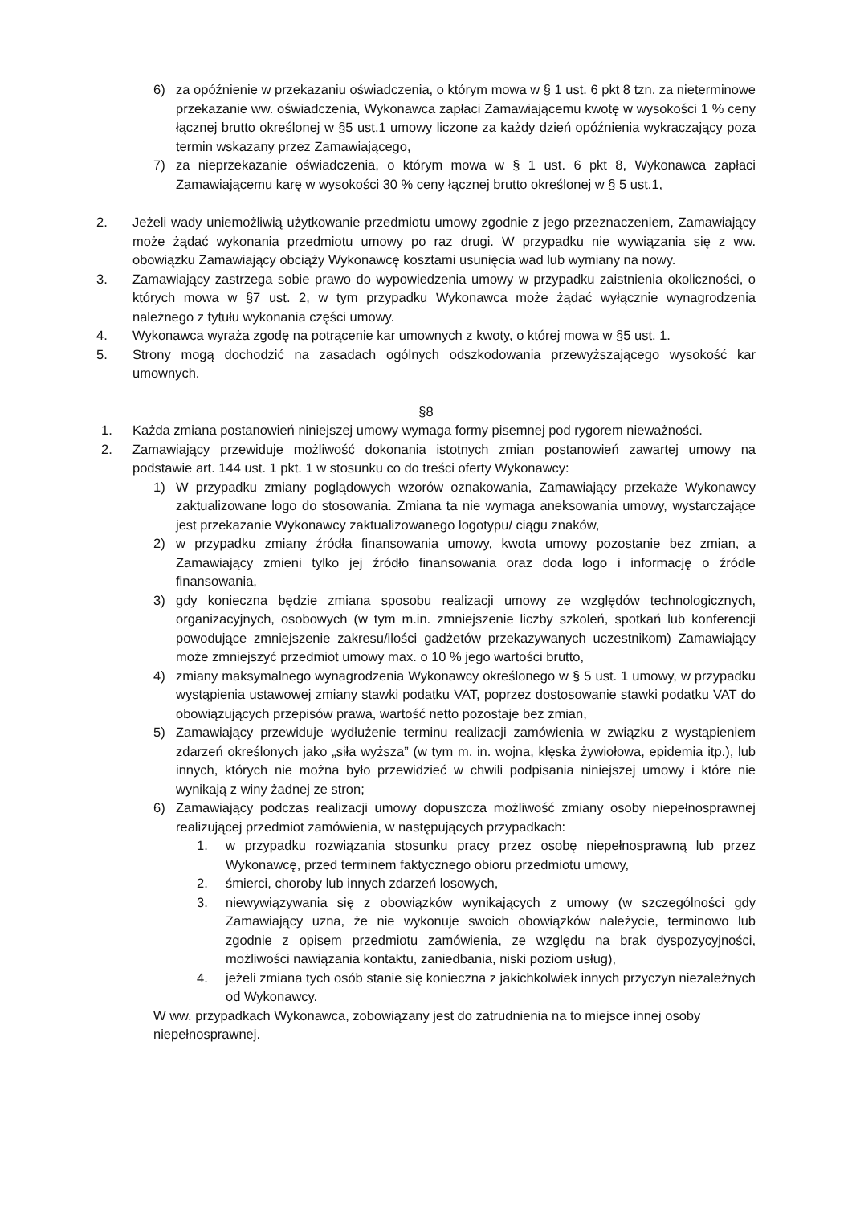6) za opóźnienie w przekazaniu oświadczenia, o którym mowa w § 1 ust. 6 pkt 8 tzn. za nieterminowe przekazanie ww. oświadczenia, Wykonawca zapłaci Zamawiającemu kwotę w wysokości 1 % ceny łącznej brutto określonej w §5 ust.1 umowy liczone za każdy dzień opóźnienia wykraczający poza termin wskazany przez Zamawiającego,
7) za nieprzekazanie oświadczenia, o którym mowa w § 1 ust. 6 pkt 8, Wykonawca zapłaci Zamawiającemu karę w wysokości 30 % ceny łącznej brutto określonej w § 5 ust.1,
2. Jeżeli wady uniemożliwią użytkowanie przedmiotu umowy zgodnie z jego przeznaczeniem, Zamawiający może żądać wykonania przedmiotu umowy po raz drugi. W przypadku nie wywiązania się z ww. obowiązku Zamawiający obciąży Wykonawcę kosztami usunięcia wad lub wymiany na nowy.
3. Zamawiający zastrzega sobie prawo do wypowiedzenia umowy w przypadku zaistnienia okoliczności, o których mowa w §7 ust. 2, w tym przypadku Wykonawca może żądać wyłącznie wynagrodzenia należnego z tytułu wykonania części umowy.
4. Wykonawca wyraża zgodę na potrącenie kar umownych z kwoty, o której mowa w §5 ust. 1.
5. Strony mogą dochodzić na zasadach ogólnych odszkodowania przewyższającego wysokość kar umownych.
§8
1. Każda zmiana postanowień niniejszej umowy wymaga formy pisemnej pod rygorem nieważności.
2. Zamawiający przewiduje możliwość dokonania istotnych zmian postanowień zawartej umowy na podstawie art. 144 ust. 1 pkt. 1 w stosunku co do treści oferty Wykonawcy:
1) W przypadku zmiany poglądowych wzorów oznakowania, Zamawiający przekaże Wykonawcy zaktualizowane logo do stosowania. Zmiana ta nie wymaga aneksowania umowy, wystarczające jest przekazanie Wykonawcy zaktualizowanego logotypu/ ciągu znaków,
2) w przypadku zmiany źródła finansowania umowy, kwota umowy pozostanie bez zmian, a Zamawiający zmieni tylko jej źródło finansowania oraz doda logo i informację o źródle finansowania,
3) gdy konieczna będzie zmiana sposobu realizacji umowy ze względów technologicznych, organizacyjnych, osobowych (w tym m.in. zmniejszenie liczby szkoleń, spotkań lub konferencji powodujące zmniejszenie zakresu/ilości gadżetów przekazywanych uczestnikom) Zamawiający może zmniejszyć przedmiot umowy max. o 10 % jego wartości brutto,
4) zmiany maksymalnego wynagrodzenia Wykonawcy określonego w § 5 ust. 1 umowy, w przypadku wystąpienia ustawowej zmiany stawki podatku VAT, poprzez dostosowanie stawki podatku VAT do obowiązujących przepisów prawa, wartość netto pozostaje bez zmian,
5) Zamawiający przewiduje wydłużenie terminu realizacji zamówienia w związku z wystąpieniem zdarzeń określonych jako „siła wyższa” (w tym m. in. wojna, klęska żywiołowa, epidemia itp.), lub innych, których nie można było przewidzieć w chwili podpisania niniejszej umowy i które nie wynikają z winy żadnej ze stron;
6) Zamawiający podczas realizacji umowy dopuszcza możliwość zmiany osoby niepełnosprawnej realizującej przedmiot zamówienia, w następujących przypadkach:
1. w przypadku rozwiązania stosunku pracy przez osobę niepełnosprawną lub przez Wykonawcę, przed terminem faktycznego obioru przedmiotu umowy,
2. śmierci, choroby lub innych zdarzeń losowych,
3. niewywiązywania się z obowiązków wynikających z umowy (w szczególności gdy Zamawiający uzna, że nie wykonuje swoich obowiązków należycie, terminowo lub zgodnie z opisem przedmiotu zamówienia, ze względu na brak dyspozycyjności, możliwości nawiązania kontaktu, zaniedbania, niski poziom usług),
4. jeżeli zmiana tych osób stanie się konieczna z jakichkolwiek innych przyczyn niezależnych od Wykonawcy.
W ww. przypadkach Wykonawca, zobowiązany jest do zatrudnienia na to miejsce innej osoby niepełnosprawnej.